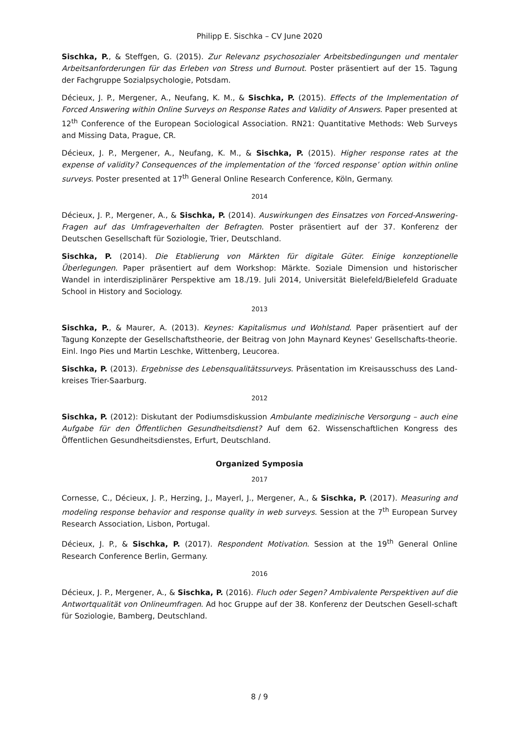Philipp E. Sischka – CV June 2020
Sischka, P., & Steffgen, G. (2015). Zur Relevanz psychosozialer Arbeitsbedingungen und mentaler Arbeitsanforderungen für das Erleben von Stress und Burnout. Poster präsentiert auf der 15. Tagung der Fachgruppe Sozialpsychologie, Potsdam.
Décieux, J. P., Mergener, A., Neufang, K. M., & Sischka, P. (2015). Effects of the Implementation of Forced Answering within Online Surveys on Response Rates and Validity of Answers. Paper presented at 12<sup>th</sup> Conference of the European Sociological Association. RN21: Quantitative Methods: Web Surveys and Missing Data, Prague, CR.
Décieux, J. P., Mergener, A., Neufang, K. M., & Sischka, P. (2015). Higher response rates at the expense of validity? Consequences of the implementation of the ‘forced response’ option within online surveys. Poster presented at 17<sup>th</sup> General Online Research Conference, Köln, Germany.
2014
Décieux, J. P., Mergener, A., & Sischka, P. (2014). Auswirkungen des Einsatzes von Forced-Answering-Fragen auf das Umfrageverhalten der Befragten. Poster präsentiert auf der 37. Konferenz der Deutschen Gesellschaft für Soziologie, Trier, Deutschland.
Sischka, P. (2014). Die Etablierung von Märkten für digitale Güter. Einige konzeptionelle Überlegungen. Paper präsentiert auf dem Workshop: Märkte. Soziale Dimension und historischer Wandel in interdisziplinärer Perspektive am 18./19. Juli 2014, Universität Bielefeld/Bielefeld Graduate School in History and Sociology.
2013
Sischka, P., & Maurer, A. (2013). Keynes: Kapitalismus und Wohlstand. Paper präsentiert auf der Tagung Konzepte der Gesellschaftstheorie, der Beitrag von John Maynard Keynes' Gesellschafts-theorie. Einl. Ingo Pies und Martin Leschke, Wittenberg, Leucorea.
Sischka, P. (2013). Ergebnisse des Lebensqualitätssurveys. Präsentation im Kreisausschuss des Land-kreises Trier-Saarburg.
2012
Sischka, P. (2012): Diskutant der Podiumsdiskussion Ambulante medizinische Versorgung – auch eine Aufgabe für den Öffentlichen Gesundheitsdienst? Auf dem 62. Wissenschaftlichen Kongress des Öffentlichen Gesundheitsdienstes, Erfurt, Deutschland.
Organized Symposia
2017
Cornesse, C., Décieux, J. P., Herzing, J., Mayerl, J., Mergener, A., & Sischka, P. (2017). Measuring and modeling response behavior and response quality in web surveys. Session at the 7<sup>th</sup> European Survey Research Association, Lisbon, Portugal.
Décieux, J. P., & Sischka, P. (2017). Respondent Motivation. Session at the 19<sup>th</sup> General Online Research Conference Berlin, Germany.
2016
Décieux, J. P., Mergener, A., & Sischka, P. (2016). Fluch oder Segen? Ambivalente Perspektiven auf die Antwortqualität von Onlineumfragen. Ad hoc Gruppe auf der 38. Konferenz der Deutschen Gesell-schaft für Soziologie, Bamberg, Deutschland.
8 / 9